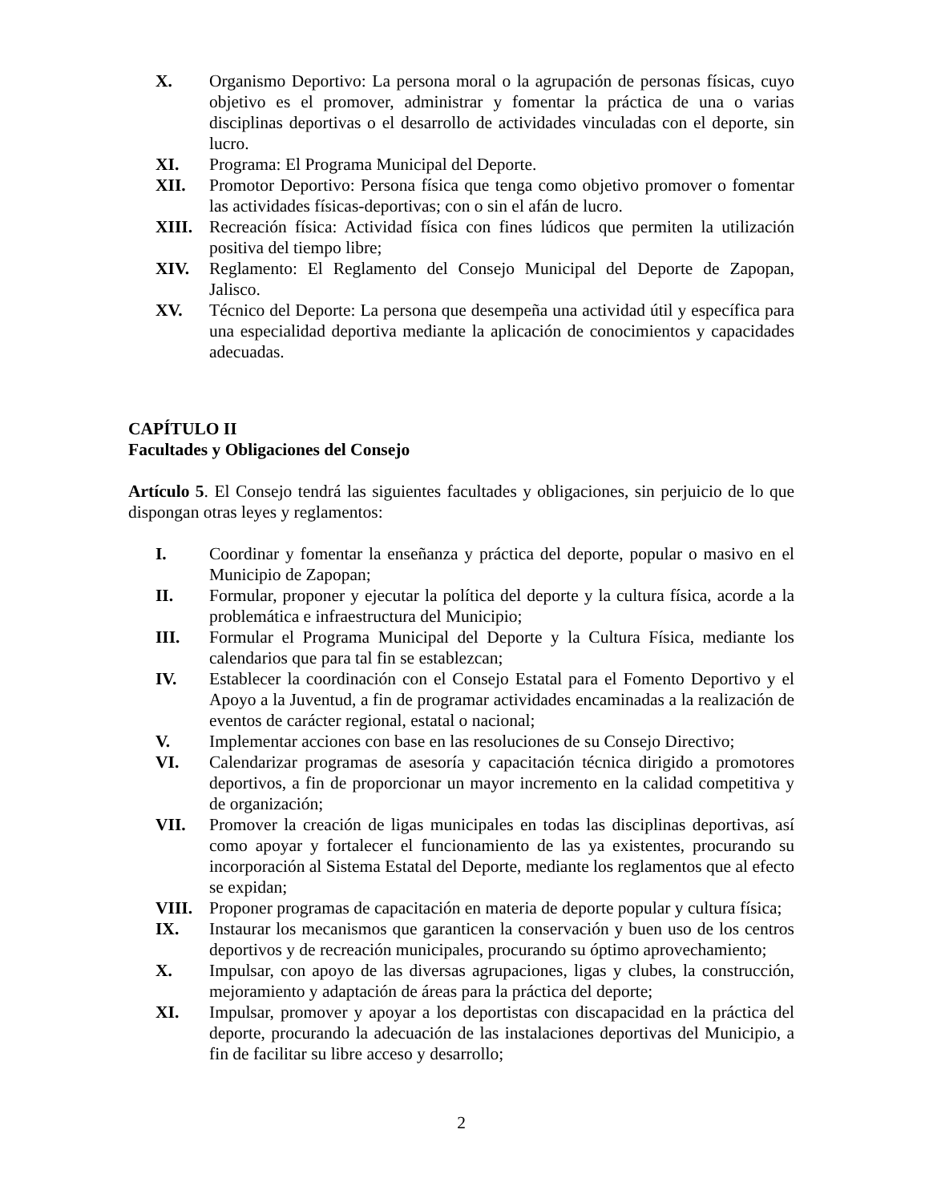X. Organismo Deportivo: La persona moral o la agrupación de personas físicas, cuyo objetivo es el promover, administrar y fomentar la práctica de una o varias disciplinas deportivas o el desarrollo de actividades vinculadas con el deporte, sin lucro.
XI. Programa: El Programa Municipal del Deporte.
XII. Promotor Deportivo: Persona física que tenga como objetivo promover o fomentar las actividades físicas-deportivas; con o sin el afán de lucro.
XIII. Recreación física: Actividad física con fines lúdicos que permiten la utilización positiva del tiempo libre;
XIV. Reglamento: El Reglamento del Consejo Municipal del Deporte de Zapopan, Jalisco.
XV. Técnico del Deporte: La persona que desempeña una actividad útil y específica para una especialidad deportiva mediante la aplicación de conocimientos y capacidades adecuadas.
CAPÍTULO II
Facultades y Obligaciones del Consejo
Artículo 5. El Consejo tendrá las siguientes facultades y obligaciones, sin perjuicio de lo que dispongan otras leyes y reglamentos:
I. Coordinar y fomentar la enseñanza y práctica del deporte, popular o masivo en el Municipio de Zapopan;
II. Formular, proponer y ejecutar la política del deporte y la cultura física, acorde a la problemática e infraestructura del Municipio;
III. Formular el Programa Municipal del Deporte y la Cultura Física, mediante los calendarios que para tal fin se establezcan;
IV. Establecer la coordinación con el Consejo Estatal para el Fomento Deportivo y el Apoyo a la Juventud, a fin de programar actividades encaminadas a la realización de eventos de carácter regional, estatal o nacional;
V. Implementar acciones con base en las resoluciones de su Consejo Directivo;
VI. Calendarizar programas de asesoría y capacitación técnica dirigido a promotores deportivos, a fin de proporcionar un mayor incremento en la calidad competitiva y de organización;
VII. Promover la creación de ligas municipales en todas las disciplinas deportivas, así como apoyar y fortalecer el funcionamiento de las ya existentes, procurando su incorporación al Sistema Estatal del Deporte, mediante los reglamentos que al efecto se expidan;
VIII. Proponer programas de capacitación en materia de deporte popular y cultura física;
IX. Instaurar los mecanismos que garanticen la conservación y buen uso de los centros deportivos y de recreación municipales, procurando su óptimo aprovechamiento;
X. Impulsar, con apoyo de las diversas agrupaciones, ligas y clubes, la construcción, mejoramiento y adaptación de áreas para la práctica del deporte;
XI. Impulsar, promover y apoyar a los deportistas con discapacidad en la práctica del deporte, procurando la adecuación de las instalaciones deportivas del Municipio, a fin de facilitar su libre acceso y desarrollo;
2